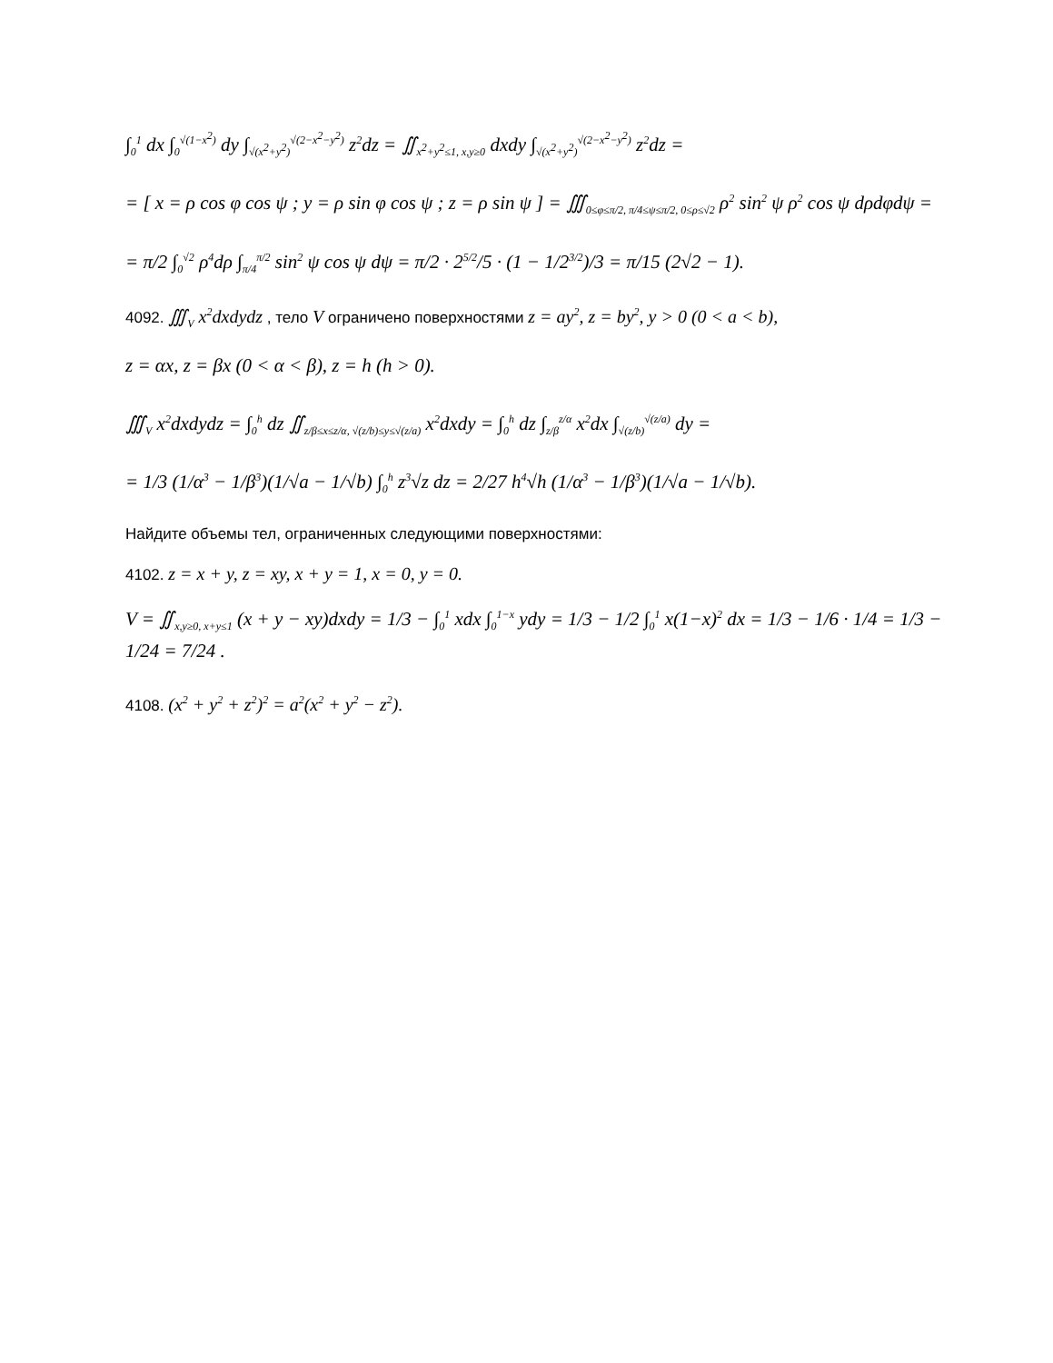∫<sub>0</sub><sup>1</sup> dx ∫<sub>0</sub><sup>√(1−x<sup>2</sup>)</sup> dy ∫<sub>√(x<sup>2</sup>+y<sup>2</sup>)</sub><sup>√(2−x<sup>2</sup>−y<sup>2</sup>)</sup> z<sup>2</sup>dz = ∬<sub>x<sup>2</sup>+y<sup>2</sup>≤1, x,y≥0</sub> dxdy ∫<sub>√(x<sup>2</sup>+y<sup>2</sup>)</sub><sup>√(2−x<sup>2</sup>−y<sup>2</sup>)</sup> z<sup>2</sup>dz =
= [ x = ρ cos φ cos ψ ; y = ρ sin φ cos ψ ; z = ρ sin ψ ] = ∭<sub>0≤φ≤π/2, π/4≤ψ≤π/2, 0≤ρ≤√2</sub> ρ<sup>2</sup> sin<sup>2</sup> ψ ρ<sup>2</sup> cos ψ dρdφdψ =
= π/2 ∫<sub>0</sub><sup>√2</sup> ρ<sup>4</sup>dρ ∫<sub>π/4</sub><sup>π/2</sup> sin<sup>2</sup> ψ cos ψ dψ = π/2 · 2<sup>5/2</sup>/5 · (1 − 1/2<sup>3/2</sup>)/3 = π/15 (2√2 − 1).
4092. ∭<sub>V</sub> x<sup>2</sup>dxdydz , тело V ограничено поверхностями z = ay<sup>2</sup>, z = by<sup>2</sup>, y > 0 (0 < a < b),
z = αx, z = βx (0 < α < β), z = h (h > 0).
∭<sub>V</sub> x<sup>2</sup>dxdydz = ∫<sub>0</sub><sup>h</sup> dz ∬<sub>z/β≤x≤z/α, √(z/b)≤y≤√(z/a)</sub> x<sup>2</sup>dxdy = ∫<sub>0</sub><sup>h</sup> dz ∫<sub>z/β</sub><sup>z/α</sup> x<sup>2</sup>dx ∫<sub>√(z/b)</sub><sup>√(z/a)</sup> dy =
= 1/3 (1/α<sup>3</sup> − 1/β<sup>3</sup>)(1/√a − 1/√b) ∫<sub>0</sub><sup>h</sup> z<sup>3</sup>√z dz = 2/27 h<sup>4</sup>√h (1/α<sup>3</sup> − 1/β<sup>3</sup>)(1/√a − 1/√b).
Найдите объемы тел, ограниченных следующими поверхностями:
4102. z = x + y, z = xy, x + y = 1, x = 0, y = 0.
V = ∬<sub>x,y≥0, x+y≤1</sub> (x + y − xy)dxdy = 1/3 − ∫<sub>0</sub><sup>1</sup> xdx ∫<sub>0</sub><sup>1−x</sup> ydy = 1/3 − 1/2 ∫<sub>0</sub><sup>1</sup> x(1−x)<sup>2</sup> dx = 1/3 − 1/6 · 1/4 = 1/3 − 1/24 = 7/24 .
4108. (x<sup>2</sup> + y<sup>2</sup> + z<sup>2</sup>)<sup>2</sup> = a<sup>2</sup>(x<sup>2</sup> + y<sup>2</sup> − z<sup>2</sup>).